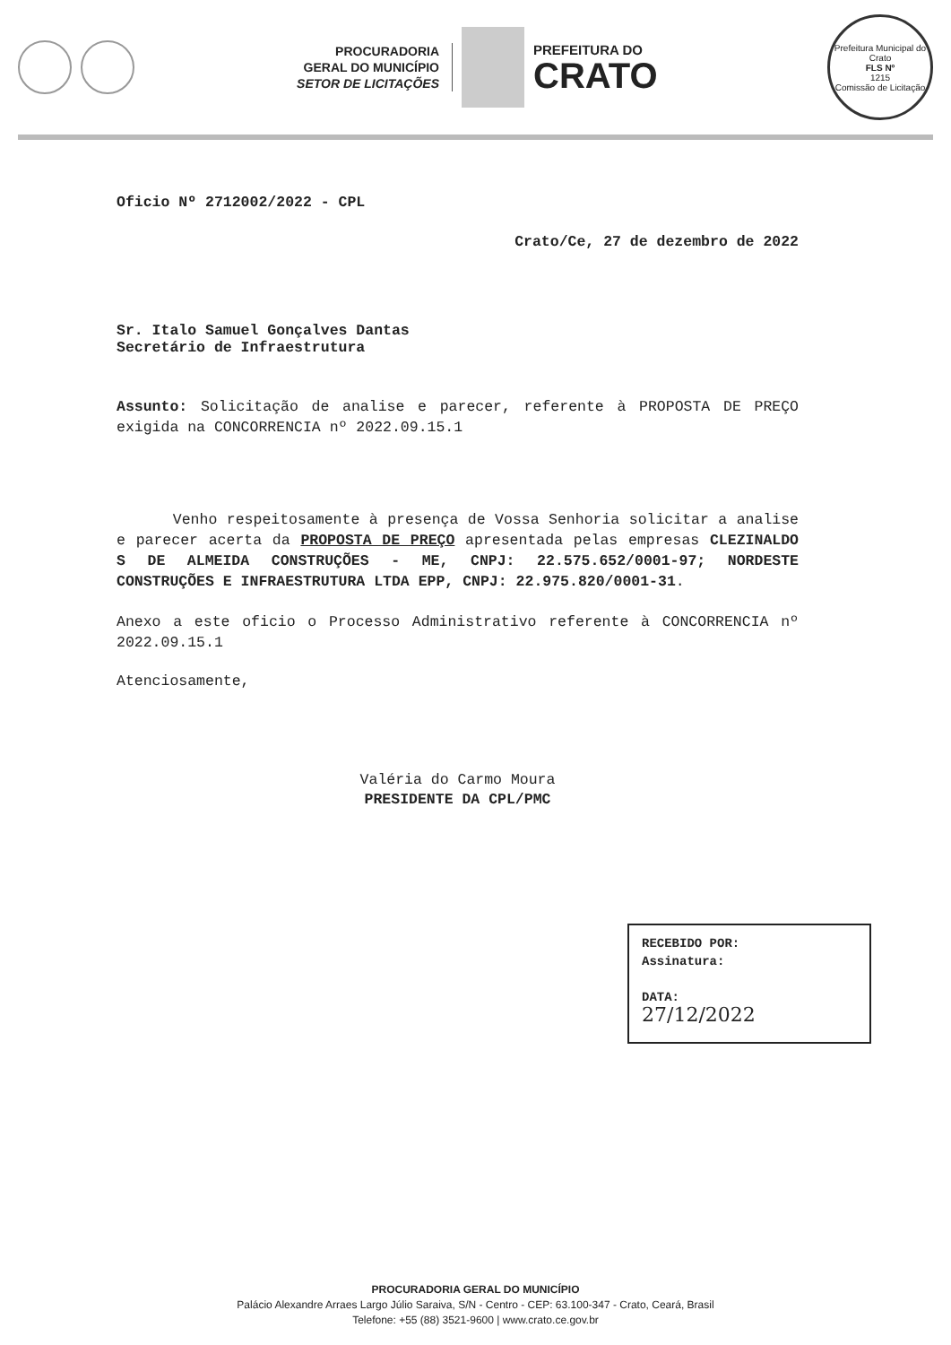PROCURADORIA
GERAL DO MUNICÍPIO
SETOR DE LICITAÇÕES
PREFEITURA DO
CRATO
Prefeitura Municipal do Crato
FLS Nº
1215
Comissão de Licitação
Oficio Nº 2712002/2022 - CPL
Crato/Ce, 27 de dezembro de 2022
Sr. Italo Samuel Gonçalves Dantas
Secretário de Infraestrutura
Assunto: Solicitação de analise e parecer, referente à PROPOSTA DE PREÇO exigida na CONCORRENCIA nº 2022.09.15.1
Venho respeitosamente à presença de Vossa Senhoria solicitar a analise e parecer acerta da PROPOSTA DE PREÇO apresentada pelas empresas CLEZINALDO S DE ALMEIDA CONSTRUÇÕES - ME, CNPJ: 22.575.652/0001-97; NORDESTE CONSTRUÇÕES E INFRAESTRUTURA LTDA EPP, CNPJ: 22.975.820/0001-31.
Anexo a este oficio o Processo Administrativo referente à CONCORRENCIA nº 2022.09.15.1
Atenciosamente,
Valéria do Carmo Moura
PRESIDENTE DA CPL/PMC
RECEBIDO POR:
Assinatura:
DATA:
27/12/2022
PROCURADORIA GERAL DO MUNICÍPIO
Palácio Alexandre Arraes Largo Júlio Saraiva, S/N - Centro - CEP: 63.100-347 - Crato, Ceará, Brasil
Telefone: +55 (88) 3521-9600 | www.crato.ce.gov.br